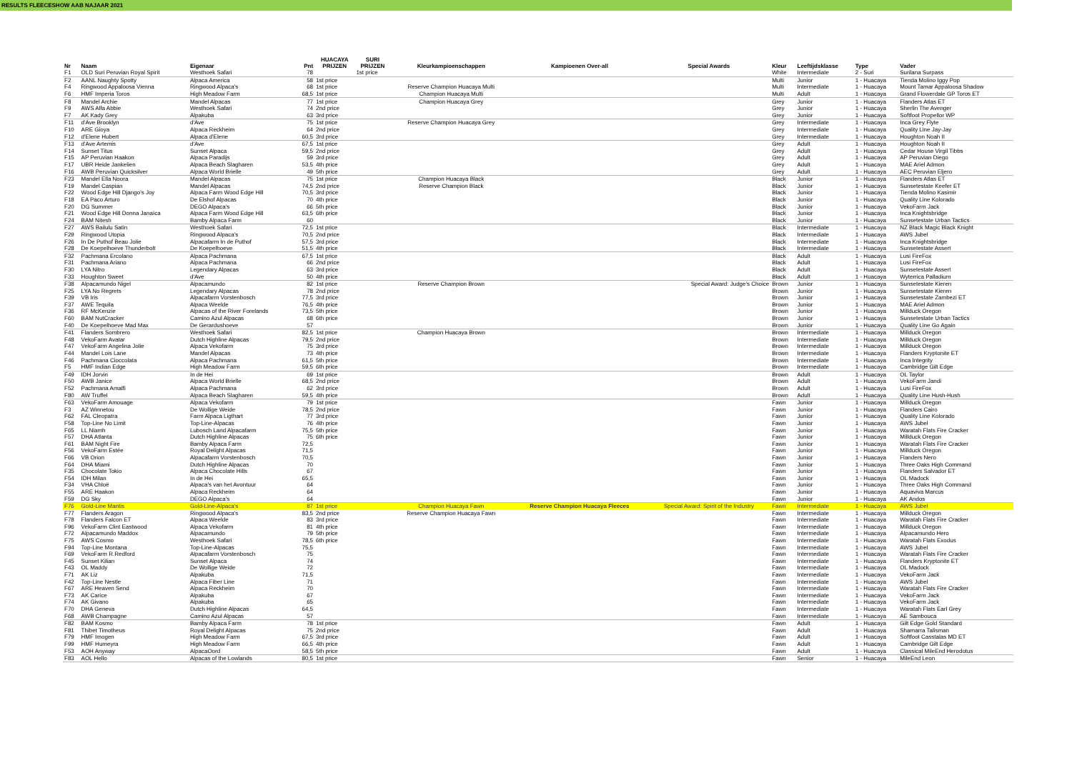RESULTS FLEECESHOW AAB NAJAAR 2021
| Nr | Naam | Eigenaar | Pnt | HUACAYA PRIJZEN | SURI PRIJZEN | Kleurkampioenschappen | Kampioenen Over-all | Special Awards | Kleur | Leeftijdsklasse | Type | Vader |
| --- | --- | --- | --- | --- | --- | --- | --- | --- | --- | --- | --- | --- |
| F1 | OLD Suri Peruvian Royal Spirit | Westhoek Safari | 78 | | 1st price | | | | White | Intermediate | 2 - Suri | Surilana Surpass |
| F2 | AANL Naughty Spotty | Alpaca America | 58 | 1st price | | | | | Multi | Junior | 1 - Huacaya | Tienda Molino Iggy Pop |
| F4 | Ringwood Appaloosa Vienna | Ringwood Alpaca's | 68 | 1st price | | Reserve Champion Huacaya Multi | | | Multi | Intermediate | 1 - Huacaya | Mount Tamar Appaloosa Shadow |
| F6 | HMF Imperia Toros | High Meadow Farm | 68,5 | 1st price | | Champion Huacaya Multi | | | Multi | Adult | 1 - Huacaya | Grand Flowerdale GP Toros ET |
| F8 | Mandel Archie | Mandel Alpacas | 77 | 1st price | | Champion Huacaya Grey | | | Grey | Junior | 1 - Huacaya | Flanders Atlas ET |
| F9 | AWS Alfa Abbie | Westhoek Safari | 74 | 2nd price | | | | | Grey | Junior | 1 - Huacaya | Sherlin The Avenger |
| F7 | AK Kady Grey | Alpakuba | 63 | 3rd price | | | | | Grey | Junior | 1 - Huacaya | Softfoot Propellor WP |
| F11 | d'Ave Brooklyn | d'Ave | 75 | 1st price | | Reserve Champion Huacaya Grey | | | Grey | Intermediate | 1 - Huacaya | Inca Grey Flyte |
| F10 | ARE Gioya | Alpaca Reckheim | 64 | 2nd price | | | | | Grey | Intermediate | 1 - Huacaya | Quality Line Jay-Jay |
| F12 | d'Elene Hubert | Alpaca d'Elene | 60,5 | 3rd price | | | | | Grey | Intermediate | 1 - Huacaya | Houghton Noah II |
| F13 | d'Ave Artemis | d'Ave | 67,5 | 1st price | | | | | Grey | Adult | 1 - Huacaya | Houghton Noah II |
| F14 | Sunset Titus | Sunset Alpaca | 59,5 | 2nd price | | | | | Grey | Adult | 1 - Huacaya | Cedar House Virgil Tibbs |
| F15 | AP Peruvian Haakon | Alpaca Paradijs | 59 | 3rd price | | | | | Grey | Adult | 1 - Huacaya | AP Peruvian Diego |
| F17 | UBR Heide Jankelien | Alpaca Beach Slagharen | 53,5 | 4th price | | | | | Grey | Adult | 1 - Huacaya | MAE Ariel Admon |
| F16 | AWB Peruvian Quicksilver | Alpaca World Brielle | 49 | 5th price | | | | | Grey | Adult | 1 - Huacaya | AEC Peruvian Eljero |
| F23 | Mandel Ella Noora | Mandel Alpacas | 75 | 1st price | | Champion Huacaya Black | | | Black | Junior | 1 - Huacaya | Flanders Atlas ET |
| F19 | Mandel Caspian | Mandel Alpacas | 74,5 | 2nd price | | Reserve Champion Black | | | Black | Junior | 1 - Huacaya | Sunsetestate Keefer ET |
| F22 | Wood Edge Hill Django's Joy | Alpaca Farm Wood Edge Hill | 70,5 | 3rd price | | | | | Black | Junior | 1 - Huacaya | Tienda Molino Kasimir |
| F18 | EA Paco Arturo | De Elshof Alpacas | 70 | 4th price | | | | | Black | Junior | 1 - Huacaya | Quality Line Kolorado |
| F20 | DG Summer | DEGO Alpaca's | 66 | 5th price | | | | | Black | Junior | 1 - Huacaya | VekoFarm Jack |
| F21 | Wood Edge Hill Donna Janaïca | Alpaca Farm Wood Edge Hill | 63,5 | 6th price | | | | | Black | Junior | 1 - Huacaya | Inca Knightsbridge |
| F24 | BAM Nitesh | Bamby Alpaca Farm | 60 | | | | | | Black | Junior | 1 - Huacaya | Sunsetestate Urban Tactics |
| F27 | AWS Bailulu Satin | Westhoek Safari | 72,5 | 1st price | | | | | Black | Intermediate | 1 - Huacaya | NZ Black Magic Black Knight |
| F29 | Ringwood Utopia | Ringwood Alpaca's | 70,5 | 2nd price | | | | | Black | Intermediate | 1 - Huacaya | AWS Jubel |
| F26 | In De Puthof Beau Jolie | Alpacafarm In de Puthof | 57,5 | 3rd price | | | | | Black | Intermediate | 1 - Huacaya | Inca Knightsbridge |
| F28 | De Koepelhoeve Thunderbolt | De Koepelhoeve | 51,5 | 4th price | | | | | Black | Intermediate | 1 - Huacaya | Sunsetestate Assert |
| F32 | Pachmana Ercolano | Alpaca Pachmana | 67,5 | 1st price | | | | | Black | Adult | 1 - Huacaya | Lusi FireFox |
| F31 | Pachmana Ariano | Alpaca Pachmana | 66 | 2nd price | | | | | Black | Adult | 1 - Huacaya | Lusi FireFox |
| F30 | LYA Nitro | Legendary Alpacas | 63 | 3rd price | | | | | Black | Adult | 1 - Huacaya | Sunsetestate Assert |
| F33 | Houghton Sweet | d'Ave | 50 | 4th price | | | | | Black | Adult | 1 - Huacaya | Wyterrica Palladium |
| F38 | Alpacamundo Nigel | Alpacamundo | 82 | 1st price | | Reserve Champion Brown | | Special Award: Judge's Choice | Brown | Junior | 1 - Huacaya | Sunsetestate Kieren |
| F25 | LYA No Regrets | Legendary Alpacas | 78 | 2nd price | | | | | Brown | Junior | 1 - Huacaya | Sunsetestate Kieren |
| F39 | VB Iris | Alpacafarm Vorstenbosch | 77,5 | 3rd price | | | | | Brown | Junior | 1 - Huacaya | Sunsetestate Zambezi ET |
| F37 | AWE Tequila | Alpaca Weelde | 76,5 | 4th price | | | | | Brown | Junior | 1 - Huacaya | MAE Ariel Admon |
| F36 | RF McKenzie | Alpacas of the River Forelands | 73,5 | 5th price | | | | | Brown | Junior | 1 - Huacaya | Millduck Oregon |
| F60 | BAM NutCracker | Camino Azul Alpacas | 68 | 6th price | | | | | Brown | Junior | 1 - Huacaya | Sunsetestate Urban Tactics |
| F40 | De Koepelhoeve Mad Max | De Gerardushoeve | 57 | | | | | | Brown | Junior | 1 - Huacaya | Quality Line Go Again |
| F41 | Flanders Sombrero | Westhoek Safari | 82,5 | 1st price | | Champion Huacaya Brown | | | Brown | Intermediate | 1 - Huacaya | Millduck Oregon |
| F48 | VekoFarm Avatar | Dutch Highline Alpacas | 79,5 | 2nd price | | | | | Brown | Intermediate | 1 - Huacaya | Millduck Oregon |
| F47 | VekoFarm Angelina Jolie | Alpaca Vekofarm | 75 | 3rd price | | | | | Brown | Intermediate | 1 - Huacaya | Millduck Oregon |
| F44 | Mandel Lois Lane | Mandel Alpacas | 73 | 4th price | | | | | Brown | Intermediate | 1 - Huacaya | Flanders Kryptonite ET |
| F46 | Pachmana Cioccolata | Alpaca Pachmana | 61,5 | 5th price | | | | | Brown | Intermediate | 1 - Huacaya | Inca Integrity |
| F5 | HMF Indian Edge | High Meadow Farm | 59,5 | 6th price | | | | | Brown | Intermediate | 1 - Huacaya | Cambridge Gilt Edge |
| F49 | IDH Jorvin | In de Hei | 69 | 1st price | | | | | Brown | Adult | 1 - Huacaya | OL Taylor |
| F50 | AWB Janice | Alpaca World Brielle | 68,5 | 2nd price | | | | | Brown | Adult | 1 - Huacaya | VekoFarm Jandi |
| F52 | Pachmana Amalfi | Alpaca Pachmana | 62 | 3rd price | | | | | Brown | Adult | 1 - Huacaya | Lusi FireFox |
| F80 | AW Truffel | Alpaca Beach Slagharen | 59,5 | 4th price | | | | | Brown | Adult | 1 - Huacaya | Quality Line Hush-Hush |
| F63 | VekoFarm Amouage | Alpaca Vekofarm | 79 | 1st price | | | | | Fawn | Junior | 1 - Huacaya | Millduck Oregon |
| F3 | AZ Winnetou | De Wollige Weide | 78,5 | 2nd price | | | | | Fawn | Junior | 1 - Huacaya | Flanders Cairo |
| F62 | FAL Cleopatra | Farm Alpaca Ligthart | 77 | 3rd price | | | | | Fawn | Junior | 1 - Huacaya | Quality Line Kolorado |
| F58 | Top-Line No Limit | Top-Line-Alpacas | 76 | 4th price | | | | | Fawn | Junior | 1 - Huacaya | AWS Jubel |
| F65 | LL Niamh | Lubosch Land Alpacafarm | 75,5 | 5th price | | | | | Fawn | Junior | 1 - Huacaya | Waratah Flats Fire Cracker |
| F57 | DHA Atlanta | Dutch Highline Alpacas | 75 | 6th price | | | | | Fawn | Junior | 1 - Huacaya | Millduck Oregon |
| F61 | BAM Night Fire | Bamby Alpaca Farm | 72,5 | | | | | | Fawn | Junior | 1 - Huacaya | Waratah Flats Fire Cracker |
| F56 | VekoFarm Estée | Royal Delight Alpacas | 71,5 | | | | | | Fawn | Junior | 1 - Huacaya | Millduck Oregon |
| F66 | VB Orion | Alpacafarm Vorstenbosch | 70,5 | | | | | | Fawn | Junior | 1 - Huacaya | Flanders Nero |
| F64 | DHA Miami | Dutch Highline Alpacas | 70 | | | | | | Fawn | Junior | 1 - Huacaya | Three Oaks High Command |
| F35 | Chocolate Tokio | Alpaca Chocolate Hills | 67 | | | | | | Fawn | Junior | 1 - Huacaya | Flanders Salvador ET |
| F54 | IDH Milan | In de Hei | 65,5 | | | | | | Fawn | Junior | 1 - Huacaya | OL Madock |
| F34 | VHA Chloë | Alpaca's van het Avontuur | 64 | | | | | | Fawn | Junior | 1 - Huacaya | Three Oaks High Command |
| F55 | ARE Haakon | Alpaca Reckheim | 64 | | | | | | Fawn | Junior | 1 - Huacaya | Aquaviva Marcus |
| F59 | DG Sky | DEGO Alpaca's | 64 | | | | | | Fawn | Junior | 1 - Huacaya | AK Andos |
| F76 | Gold-Line Mantis | Gold-Line-Alpaca's | 87 | 1st price | | Champion Huacaya Fawn | Reserve Champion Huacaya Fleeces | Special Award: Spirit of the Industry | Fawn | Intermediate | 1 - Huacaya | AWS Jubel |
| F77 | Flanders Aragon | Ringwood Alpaca's | 83,5 | 2nd price | | Reserve Champion Huacaya Fawn | | | Fawn | Intermediate | 1 - Huacaya | Millduck Oregon |
| F78 | Flanders Falcon ET | Alpaca Weelde | 83 | 3rd price | | | | | Fawn | Intermediate | 1 - Huacaya | Waratah Flats Fire Cracker |
| F96 | VekoFarm Clint Eastwood | Alpaca Vekofarm | 81 | 4th price | | | | | Fawn | Intermediate | 1 - Huacaya | Millduck Oregon |
| F72 | Alpacamundo Maddox | Alpacamundo | 79 | 5th price | | | | | Fawn | Intermediate | 1 - Huacaya | Alpacamundo Hero |
| F75 | AWS Cosmo | Westhoek Safari | 78,5 | 6th price | | | | | Fawn | Intermediate | 1 - Huacaya | Waratah Flats Exodus |
| F94 | Top-Line Montana | Top-Line-Alpacas | 75,5 | | | | | | Fawn | Intermediate | 1 - Huacaya | AWS Jubel |
| F69 | VekoFarm R.Redford | Alpacafarm Vorstenbosch | 75 | | | | | | Fawn | Intermediate | 1 - Huacaya | Waratah Flats Fire Cracker |
| F45 | Sunset Kilian | Sunset Alpaca | 74 | | | | | | Fawn | Intermediate | 1 - Huacaya | Flanders Kryptonite ET |
| F43 | OL Maddy | De Wollige Weide | 72 | | | | | | Fawn | Intermediate | 1 - Huacaya | OL Madock |
| F71 | AK Liz | Alpakuba | 71,5 | | | | | | Fawn | Intermediate | 1 - Huacaya | VekoFarm Jack |
| F42 | Top-Line Nestle | Alpaca Fiber Line | 71 | | | | | | Fawn | Intermediate | 1 - Huacaya | AWS Jubel |
| F67 | ARE Heaven Send | Alpaca Reckheim | 70 | | | | | | Fawn | Intermediate | 1 - Huacaya | Waratah Flats Fire Cracker |
| F73 | AK Carice | Alpakuba | 67 | | | | | | Fawn | Intermediate | 1 - Huacaya | VekoFarm Jack |
| F74 | AK Givano | Alpakuba | 65 | | | | | | Fawn | Intermediate | 1 - Huacaya | VekoFarm Jack |
| F70 | DHA Geneva | Dutch Highline Alpacas | 64,5 | | | | | | Fawn | Intermediate | 1 - Huacaya | Waratah Flats Earl Grey |
| F68 | AWB Champagne | Camino Azul Alpacas | 57 | | | | | | Fawn | Intermediate | 1 - Huacaya | AE Sambouca |
| F82 | BAM Kosmo | Bamby Alpaca Farm | 78 | 1st price | | | | | Fawn | Adult | 1 - Huacaya | Gilt Edge Gold Standard |
| F81 | Thibet Timotheus | Royal Delight Alpacas | 75 | 2nd price | | | | | Fawn | Adult | 1 - Huacaya | Shamarra Talisman |
| F79 | HMF Imogen | High Meadow Farm | 67,5 | 3rd price | | | | | Fawn | Adult | 1 - Huacaya | Softfoot Casstalas MD ET |
| F99 | HMF Humeyra | High Meadow Farm | 66,5 | 4th price | | | | | Fawn | Adult | 1 - Huacaya | Cambridge Gilt Edge |
| F53 | AOH Anyway | AlpacaOord | 58,5 | 5th price | | | | | Fawn | Adult | 1 - Huacaya | Classical MileEnd Herodotus |
| F83 | AOL Hello | Alpacas of the Lowlands | 80,5 | 1st price | | | | | Fawn | Senior | 1 - Huacaya | MileEnd Leon |